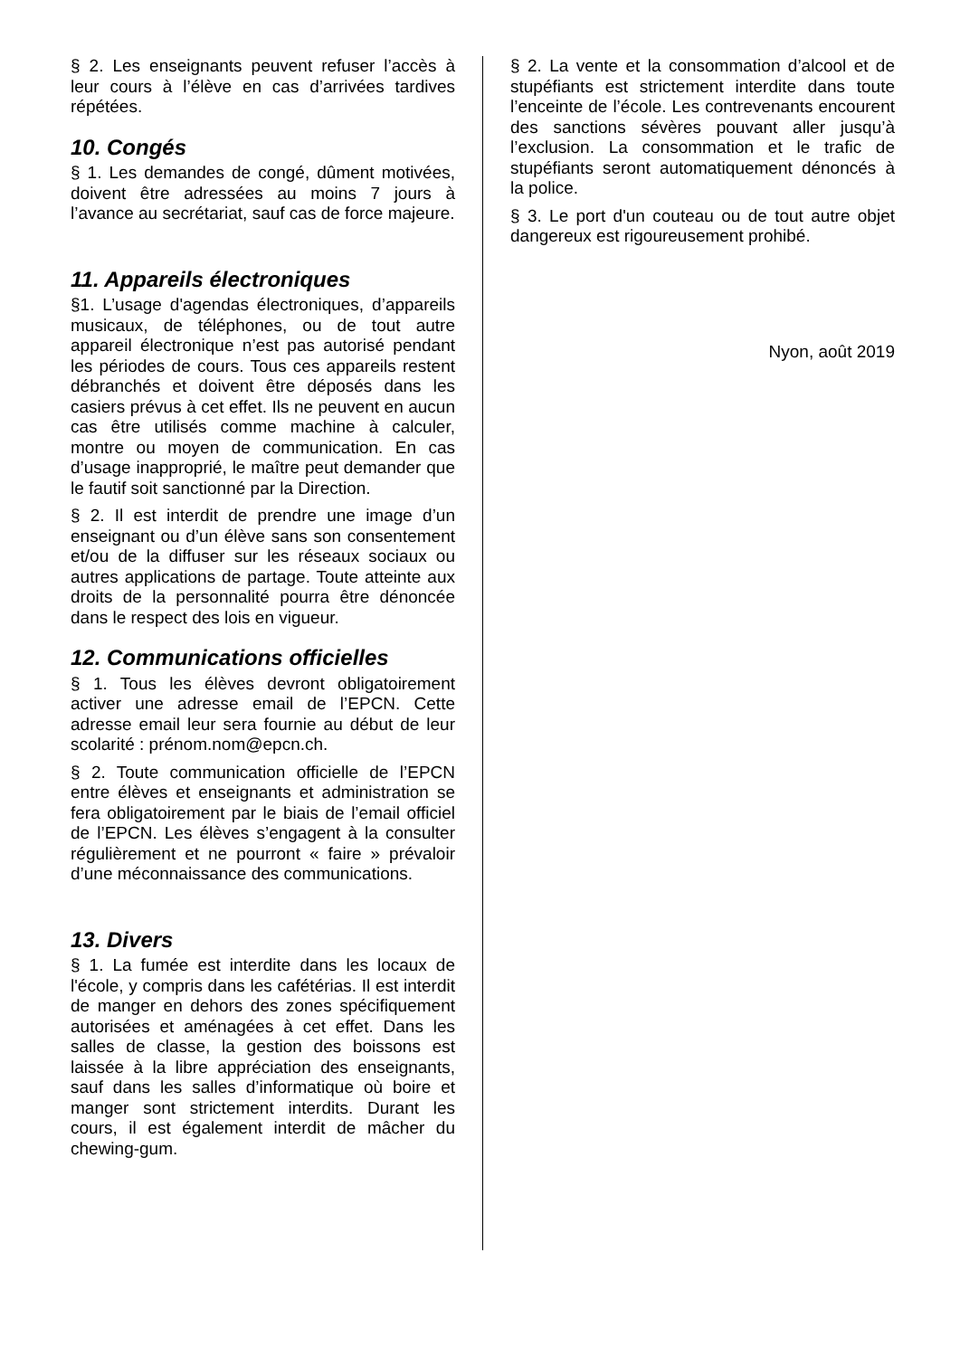§ 2. Les enseignants peuvent refuser l’accès à leur cours à l’élève en cas d’arrivées tardives répétées.
10. Congés
§ 1. Les demandes de congé, dûment motivées, doivent être adressées au moins 7 jours à l’avance au secrétariat, sauf cas de force majeure.
11. Appareils électroniques
§1. L’usage d'agendas électroniques, d’appareils musicaux, de téléphones, ou de tout autre appareil électronique n’est pas autorisé pendant les périodes de cours. Tous ces appareils restent débranchés et doivent être déposés dans les casiers prévus à cet effet. Ils ne peuvent en aucun cas être utilisés comme machine à calculer, montre ou moyen de communication. En cas d’usage inapproprié, le maître peut demander que le fautif soit sanctionné par la Direction.
§ 2. Il est interdit de prendre une image d’un enseignant ou d’un élève sans son consentement et/ou de la diffuser sur les réseaux sociaux ou autres applications de partage. Toute atteinte aux droits de la personnalité pourra être dénoncée dans le respect des lois en vigueur.
12. Communications officielles
§ 1. Tous les élèves devront obligatoirement activer une adresse email de l’EPCN. Cette adresse email leur sera fournie au début de leur scolarité : prénom.nom@epcn.ch.
§ 2. Toute communication officielle de l’EPCN entre élèves et enseignants et administration se fera obligatoirement par le biais de l’email officiel de l’EPCN. Les élèves s’engagent à la consulter régulièrement et ne pourront « faire » prévaloir d’une méconnaissance des communications.
13. Divers
§ 1. La fumée est interdite dans les locaux de l'école, y compris dans les cafétérias. Il est interdit de manger en dehors des zones spécifiquement autorisées et aménagées à cet effet. Dans les salles de classe, la gestion des boissons est laissée à la libre appréciation des enseignants, sauf dans les salles d’informatique où boire et manger sont strictement interdits. Durant les cours, il est également interdit de mâcher du chewing-gum.
§ 2. La vente et la consommation d’alcool et de stupéfiants est strictement interdite dans toute l’enceinte de l’école. Les contrevenants encourent des sanctions sévères pouvant aller jusqu’à l’exclusion. La consommation et le trafic de stupéfiants seront automatiquement dénoncés à la police.
§ 3. Le port d'un couteau ou de tout autre objet dangereux est rigoureusement prohibé.
Nyon, août 2019